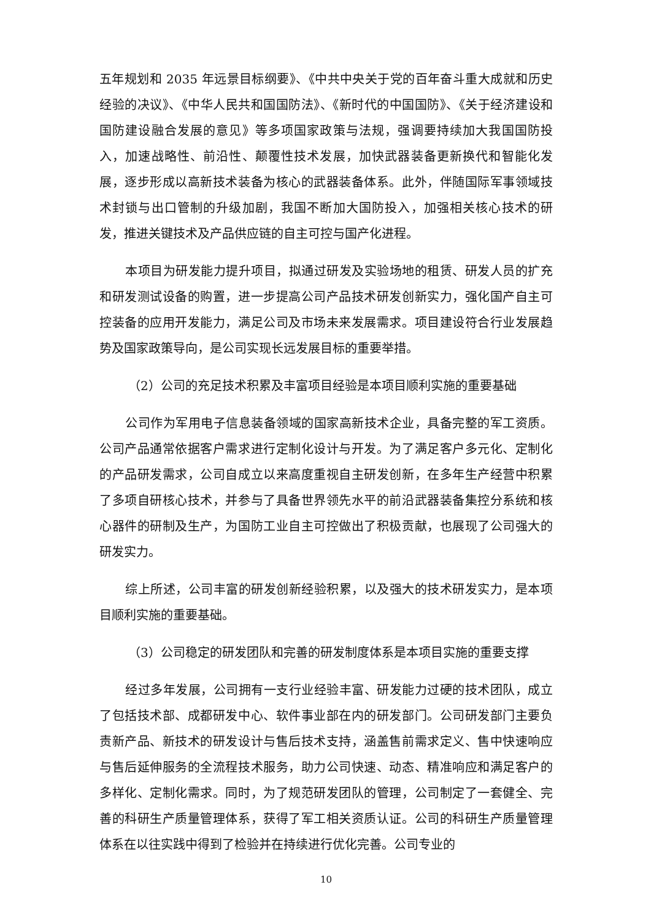五年规划和 2035 年远景目标纲要》、《中共中央关于党的百年奋斗重大成就和历史经验的决议》、《中华人民共和国国防法》、《新时代的中国国防》、《关于经济建设和国防建设融合发展的意见》等多项国家政策与法规，强调要持续加大我国国防投入，加速战略性、前沿性、颠覆性技术发展，加快武器装备更新换代和智能化发展，逐步形成以高新技术装备为核心的武器装备体系。此外，伴随国际军事领域技术封锁与出口管制的升级加剧，我国不断加大国防投入，加强相关核心技术的研发，推进关键技术及产品供应链的自主可控与国产化进程。
本项目为研发能力提升项目，拟通过研发及实验场地的租赁、研发人员的扩充和研发测试设备的购置，进一步提高公司产品技术研发创新实力，强化国产自主可控装备的应用开发能力，满足公司及市场未来发展需求。项目建设符合行业发展趋势及国家政策导向，是公司实现长远发展目标的重要举措。
（2）公司的充足技术积累及丰富项目经验是本项目顺利实施的重要基础
公司作为军用电子信息装备领域的国家高新技术企业，具备完整的军工资质。公司产品通常依据客户需求进行定制化设计与开发。为了满足客户多元化、定制化的产品研发需求，公司自成立以来高度重视自主研发创新，在多年生产经营中积累了多项自研核心技术，并参与了具备世界领先水平的前沿武器装备集控分系统和核心器件的研制及生产，为国防工业自主可控做出了积极贡献，也展现了公司强大的研发实力。
综上所述，公司丰富的研发创新经验积累，以及强大的技术研发实力，是本项目顺利实施的重要基础。
（3）公司稳定的研发团队和完善的研发制度体系是本项目实施的重要支撑
经过多年发展，公司拥有一支行业经验丰富、研发能力过硬的技术团队，成立了包括技术部、成都研发中心、软件事业部在内的研发部门。公司研发部门主要负责新产品、新技术的研发设计与售后技术支持，涵盖售前需求定义、售中快速响应与售后延伸服务的全流程技术服务，助力公司快速、动态、精准响应和满足客户的多样化、定制化需求。同时，为了规范研发团队的管理，公司制定了一套健全、完善的科研生产质量管理体系，获得了军工相关资质认证。公司的科研生产质量管理体系在以往实践中得到了检验并在持续进行优化完善。公司专业的
10